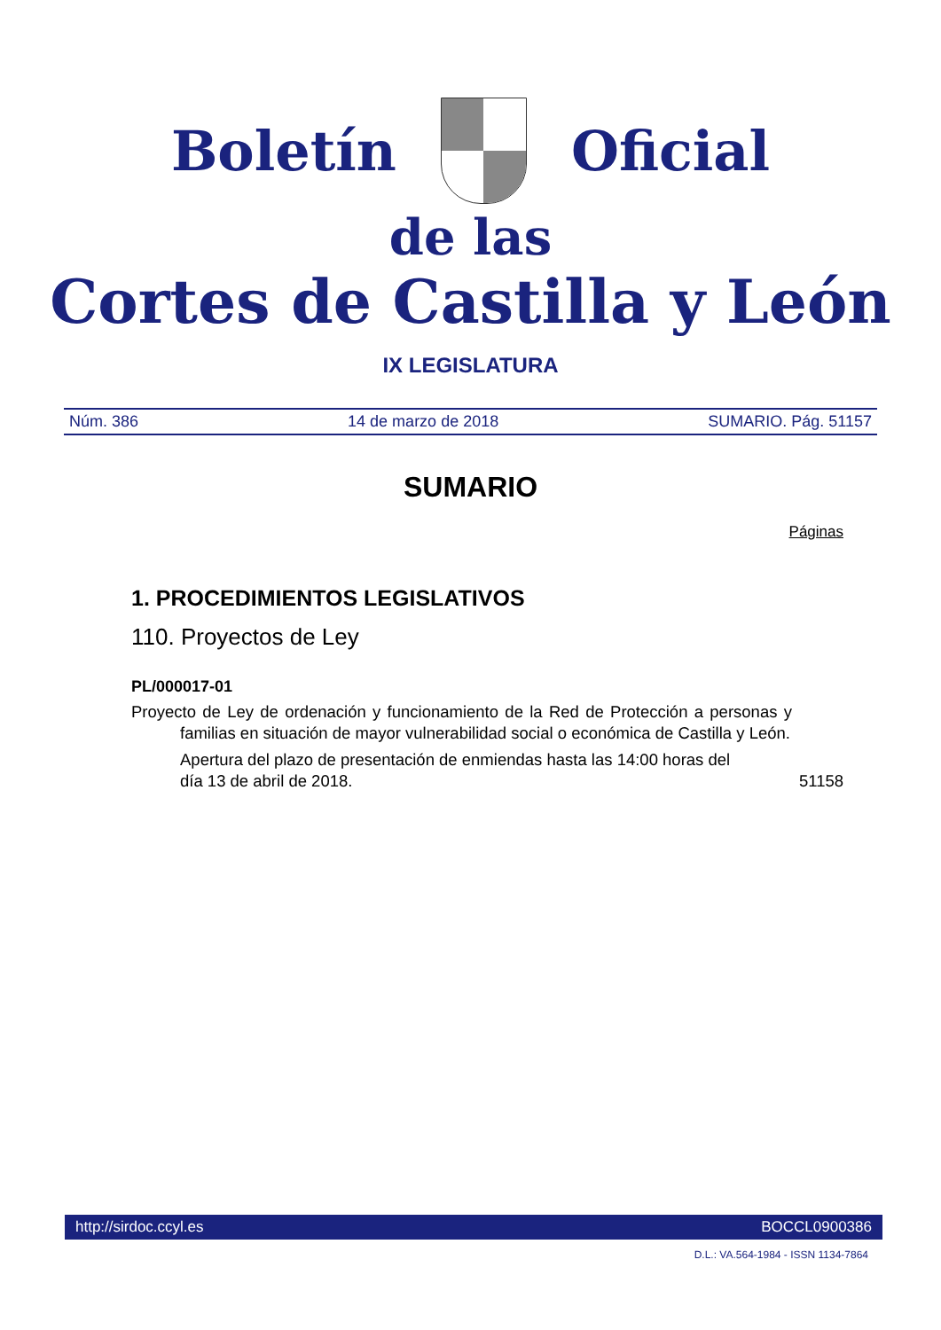Boletín Oficial
de las
Cortes de Castilla y León
IX LEGISLATURA
Núm. 386 14 de marzo de 2018 SUMARIO. Pág. 51157
SUMARIO
Páginas
1. PROCEDIMIENTOS LEGISLATIVOS
110. Proyectos de Ley
PL/000017-01
Proyecto de Ley de ordenación y funcionamiento de la Red de Protección a personas y familias en situación de mayor vulnerabilidad social o económica de Castilla y León.
Apertura del plazo de presentación de enmiendas hasta las 14:00 horas del día 13 de abril de 2018. 51158
http://sirdoc.ccyl.es BOCCL0900386
D.L.: VA.564-1984 - ISSN 1134-7864